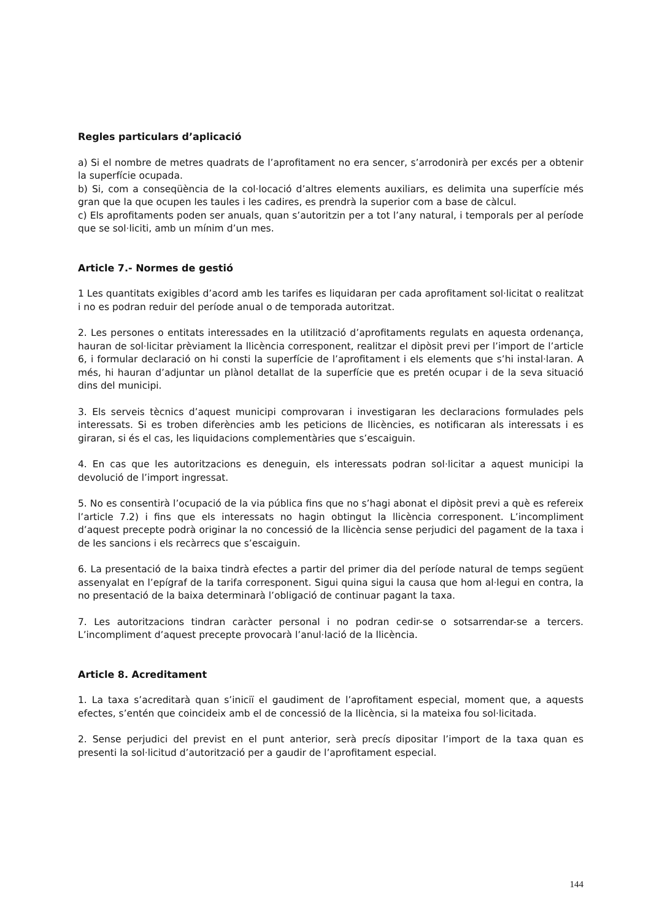Regles particulars d’aplicació
a) Si el nombre de metres quadrats de l’aprofitament no era sencer, s’arrodonirà per excés per a obtenir la superfície ocupada.
b) Si, com a conseqüència de la col·locació d’altres elements auxiliars, es delimita una superfície més gran que la que ocupen les taules i les cadires, es prendrà la superior com a base de càlcul.
c) Els aprofitaments poden ser anuals, quan s’autoritzin per a tot l’any natural, i temporals per al període que se sol·liciti, amb un mínim d’un mes.
Article 7.- Normes de gestió
1 Les quantitats exigibles d’acord amb les tarifes es liquidaran per cada aprofitament sol·licitat o realitzat i no es podran reduir del període anual o de temporada autoritzat.
2. Les persones o entitats interessades en la utilització d’aprofitaments regulats en aquesta ordenança, hauran de sol·licitar prèviament la llicència corresponent, realitzar el dipòsit previ per l’import de l’article 6, i formular declaració on hi consti la superfície de l’aprofitament i els elements que s’hi instal·laran. A més, hi hauran d’adjuntar un plànol detallat de la superfície que es pretén ocupar i de la seva situació dins del municipi.
3. Els serveis tècnics d’aquest municipi comprovaran i investigaran les declaracions formulades pels interessats. Si es troben diferències amb les peticions de llicències, es notificaran als interessats i es giraran, si és el cas, les liquidacions complementàries que s’escaiguin.
4. En cas que les autoritzacions es deneguin, els interessats podran sol·licitar a aquest municipi la devolució de l’import ingressat.
5. No es consentirà l’ocupació de la via pública fins que no s’hagi abonat el dipòsit previ a què es refereix l’article 7.2) i fins que els interessats no hagin obtingut la llicència corresponent. L’incompliment d’aquest precepte podrà originar la no concessió de la llicència sense perjudici del pagament de la taxa i de les sancions i els recàrrecs que s’escaiguin.
6. La presentació de la baixa tindrà efectes a partir del primer dia del període natural de temps següent assenyalat en l’epígraf de la tarifa corresponent. Sigui quina sigui la causa que hom al·legui en contra, la no presentació de la baixa determinarà l’obligació de continuar pagant la taxa.
7. Les autoritzacions tindran caràcter personal i no podran cedir-se o sotsarrendar-se a tercers. L’incompliment d’aquest precepte provocarà l’anul·lació de la llicència.
Article 8. Acreditament
1. La taxa s’acreditarà quan s’iniciï el gaudiment de l’aprofitament especial, moment que, a aquests efectes, s’entén que coincideix amb el de concessió de la llicència, si la mateixa fou sol·licitada.
2. Sense perjudici del previst en el punt anterior, serà precís dipositar l’import de la taxa quan es presenti la sol·licitud d’autorització per a gaudir de l’aprofitament especial.
144